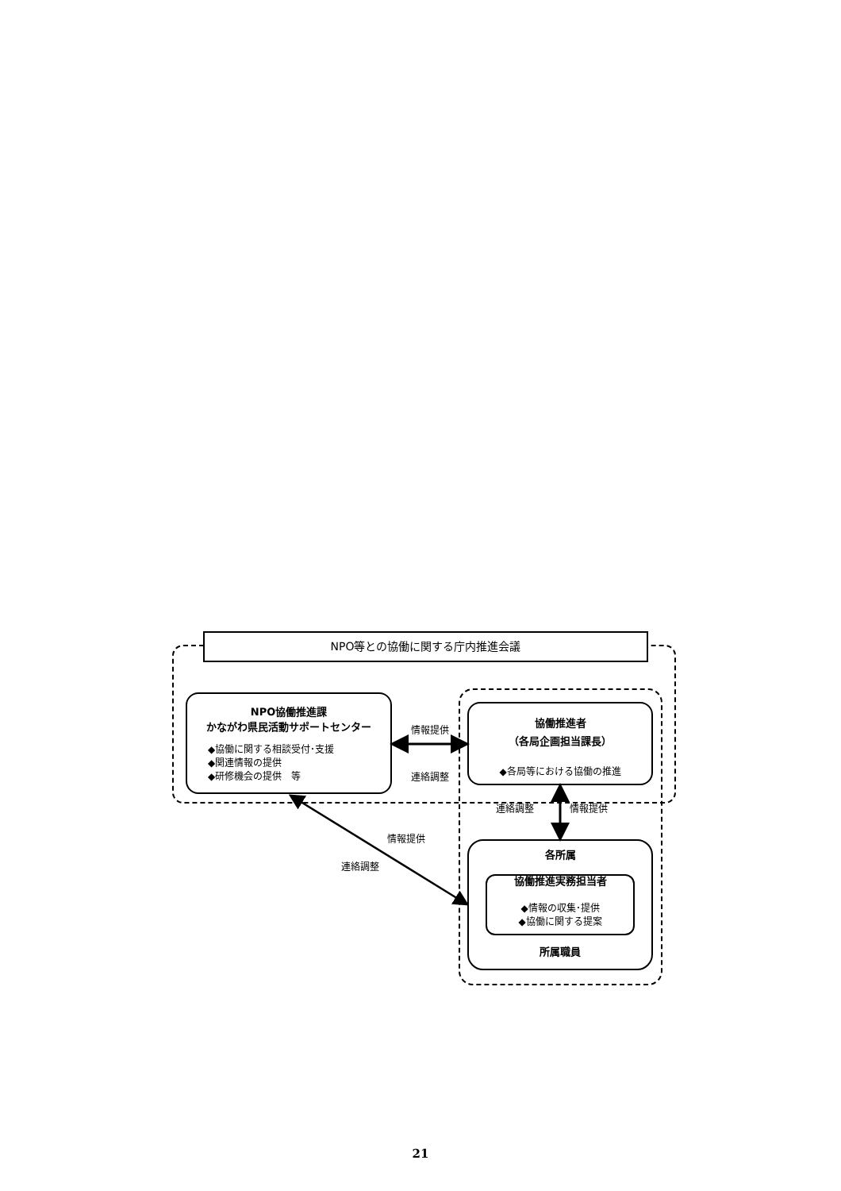NPO等との協働に関する庁内推進会議
NPO協働推進課
かながわ県民活動サポートセンター
◆協働に関する相談受付･支援
◆関連情報の提供
◆研修機会の提供　等
情報提供
連絡調整
協働推進者
（各局企画担当課長）
◆各局等における協働の推進
連絡調整 情報提供
情報提供
連絡調整
各所属
協働推進実務担当者
◆情報の収集･提供
◆協働に関する提案
所属職員
21